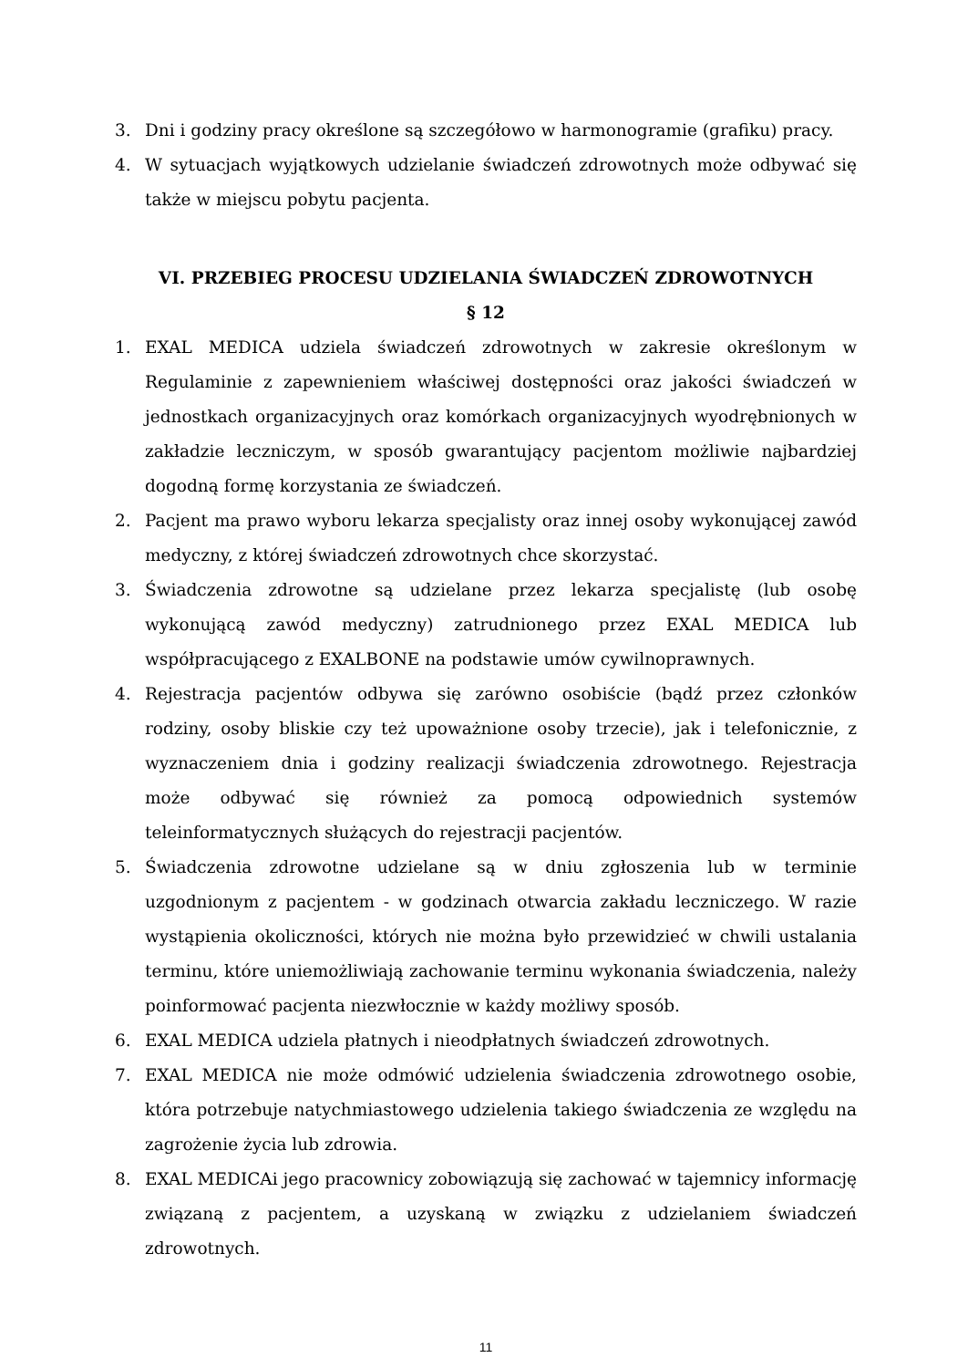3. Dni i godziny pracy określone są szczegółowo w harmonogramie (grafiku) pracy.
4. W sytuacjach wyjątkowych udzielanie świadczeń zdrowotnych może odbywać się także w miejscu pobytu pacjenta.
VI. PRZEBIEG PROCESU UDZIELANIA ŚWIADCZEŃ ZDROWOTNYCH
§ 12
1. EXAL MEDICA udziela świadczeń zdrowotnych w zakresie określonym w Regulaminie z zapewnieniem właściwej dostępności oraz jakości świadczeń w jednostkach organizacyjnych oraz komórkach organizacyjnych wyodrębnionych w zakładzie leczniczym, w sposób gwarantujący pacjentom możliwie najbardziej dogodną formę korzystania ze świadczeń.
2. Pacjent ma prawo wyboru lekarza specjalisty oraz innej osoby wykonującej zawód medyczny, z której świadczeń zdrowotnych chce skorzystać.
3. Świadczenia zdrowotne są udzielane przez lekarza specjalistę (lub osobę wykonującą zawód medyczny) zatrudnionego przez EXAL MEDICA lub współpracującego z EXALBONE na podstawie umów cywilnoprawnych.
4. Rejestracja pacjentów odbywa się zarówno osobiście (bądź przez członków rodziny, osoby bliskie czy też upoważnione osoby trzecie), jak i telefonicznie, z wyznaczeniem dnia i godziny realizacji świadczenia zdrowotnego. Rejestracja może odbywać się również za pomocą odpowiednich systemów teleinformatycznych służących do rejestracji pacjentów.
5. Świadczenia zdrowotne udzielane są w dniu zgłoszenia lub w terminie uzgodnionym z pacjentem - w godzinach otwarcia zakładu leczniczego. W razie wystąpienia okoliczności, których nie można było przewidzieć w chwili ustalania terminu, które uniemożliwiają zachowanie terminu wykonania świadczenia, należy poinformować pacjenta niezwłocznie w każdy możliwy sposób.
6. EXAL MEDICA udziela płatnych i nieodpłatnych świadczeń zdrowotnych.
7. EXAL MEDICA nie może odmówić udzielenia świadczenia zdrowotnego osobie, która potrzebuje natychmiastowego udzielenia takiego świadczenia ze względu na zagrożenie życia lub zdrowia.
8. EXAL MEDICAi jego pracownicy zobowiązują się zachować w tajemnicy informację związaną z pacjentem, a uzyskaną w związku z udzielaniem świadczeń zdrowotnych.
11